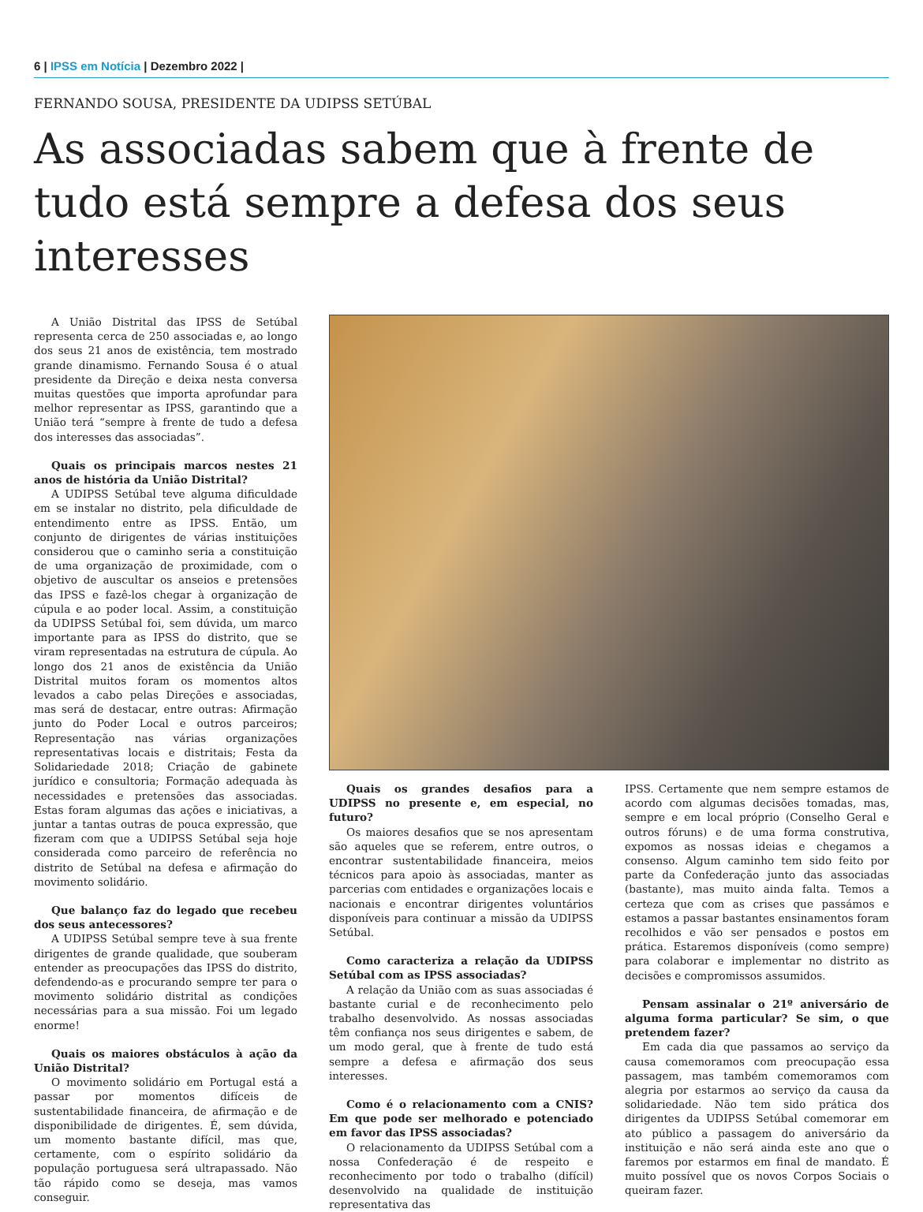6 | IPSS em Notícia | Dezembro 2022 |
FERNANDO SOUSA, PRESIDENTE DA UDIPSS SETÚBAL
As associadas sabem que à frente de tudo está sempre a defesa dos seus interesses
A União Distrital das IPSS de Setúbal representa cerca de 250 associadas e, ao longo dos seus 21 anos de existência, tem mostrado grande dinamismo. Fernando Sousa é o atual presidente da Direção e deixa nesta conversa muitas questões que importa aprofundar para melhor representar as IPSS, garantindo que a União terá “sempre à frente de tudo a defesa dos interesses das associadas”.
Quais os principais marcos nestes 21 anos de história da União Distrital?
A UDIPSS Setúbal teve alguma dificuldade em se instalar no distrito, pela dificuldade de entendimento entre as IPSS. Então, um conjunto de dirigentes de várias instituições considerou que o caminho seria a constituição de uma organização de proximidade, com o objetivo de auscultar os anseios e pretensões das IPSS e fazê-los chegar à organização de cúpula e ao poder local. Assim, a constituição da UDIPSS Setúbal foi, sem dúvida, um marco importante para as IPSS do distrito, que se viram representadas na estrutura de cúpula. Ao longo dos 21 anos de existência da União Distrital muitos foram os momentos altos levados a cabo pelas Direções e associadas, mas será de destacar, entre outras: Afirmação junto do Poder Local e outros parceiros; Representação nas várias organizações representativas locais e distritais; Festa da Solidariedade 2018; Criação de gabinete jurídico e consultoria; Formação adequada às necessidades e pretensões das associadas. Estas foram algumas das ações e iniciativas, a juntar a tantas outras de pouca expressão, que fizeram com que a UDIPSS Setúbal seja hoje considerada como parceiro de referência no distrito de Setúbal na defesa e afirmação do movimento solidário.
Que balanço faz do legado que recebeu dos seus antecessores?
A UDIPSS Setúbal sempre teve à sua frente dirigentes de grande qualidade, que souberam entender as preocupações das IPSS do distrito, defendendo-as e procurando sempre ter para o movimento solidário distrital as condições necessárias para a sua missão. Foi um legado enorme!
Quais os maiores obstáculos à ação da União Distrital?
O movimento solidário em Portugal está a passar por momentos difíceis de sustentabilidade financeira, de afirmação e de disponibilidade de dirigentes. É, sem dúvida, um momento bastante difícil, mas que, certamente, com o espírito solidário da população portuguesa será ultrapassado. Não tão rápido como se deseja, mas vamos conseguir.
Quais os grandes desafios para a UDIPSS no presente e, em especial, no futuro?
Os maiores desafios que se nos apresentam são aqueles que se referem, entre outros, o encontrar sustentabilidade financeira, meios técnicos para apoio às associadas, manter as parcerias com entidades e organizações locais e nacionais e encontrar dirigentes voluntários disponíveis para continuar a missão da UDIPSS Setúbal.
Como caracteriza a relação da UDIPSS Setúbal com as IPSS associadas?
A relação da União com as suas associadas é bastante curial e de reconhecimento pelo trabalho desenvolvido. As nossas associadas têm confiança nos seus dirigentes e sabem, de um modo geral, que à frente de tudo está sempre a defesa e afirmação dos seus interesses.
Como é o relacionamento com a CNIS? Em que pode ser melhorado e potenciado em favor das IPSS associadas?
O relacionamento da UDIPSS Setúbal com a nossa Confederação é de respeito e reconhecimento por todo o trabalho (difícil) desenvolvido na qualidade de instituição representativa das
IPSS. Certamente que nem sempre estamos de acordo com algumas decisões tomadas, mas, sempre e em local próprio (Conselho Geral e outros fóruns) e de uma forma construtiva, expomos as nossas ideias e chegamos a consenso. Algum caminho tem sido feito por parte da Confederação junto das associadas (bastante), mas muito ainda falta. Temos a certeza que com as crises que passámos e estamos a passar bastantes ensinamentos foram recolhidos e vão ser pensados e postos em prática. Estaremos disponíveis (como sempre) para colaborar e implementar no distrito as decisões e compromissos assumidos.
Pensam assinalar o 21º aniversário de alguma forma particular? Se sim, o que pretendem fazer?
Em cada dia que passamos ao serviço da causa comemoramos com preocupação essa passagem, mas também comemoramos com alegria por estarmos ao serviço da causa da solidariedade. Não tem sido prática dos dirigentes da UDIPSS Setúbal comemorar em ato público a passagem do aniversário da instituição e não será ainda este ano que o faremos por estarmos em final de mandato. É muito possível que os novos Corpos Sociais o queiram fazer.